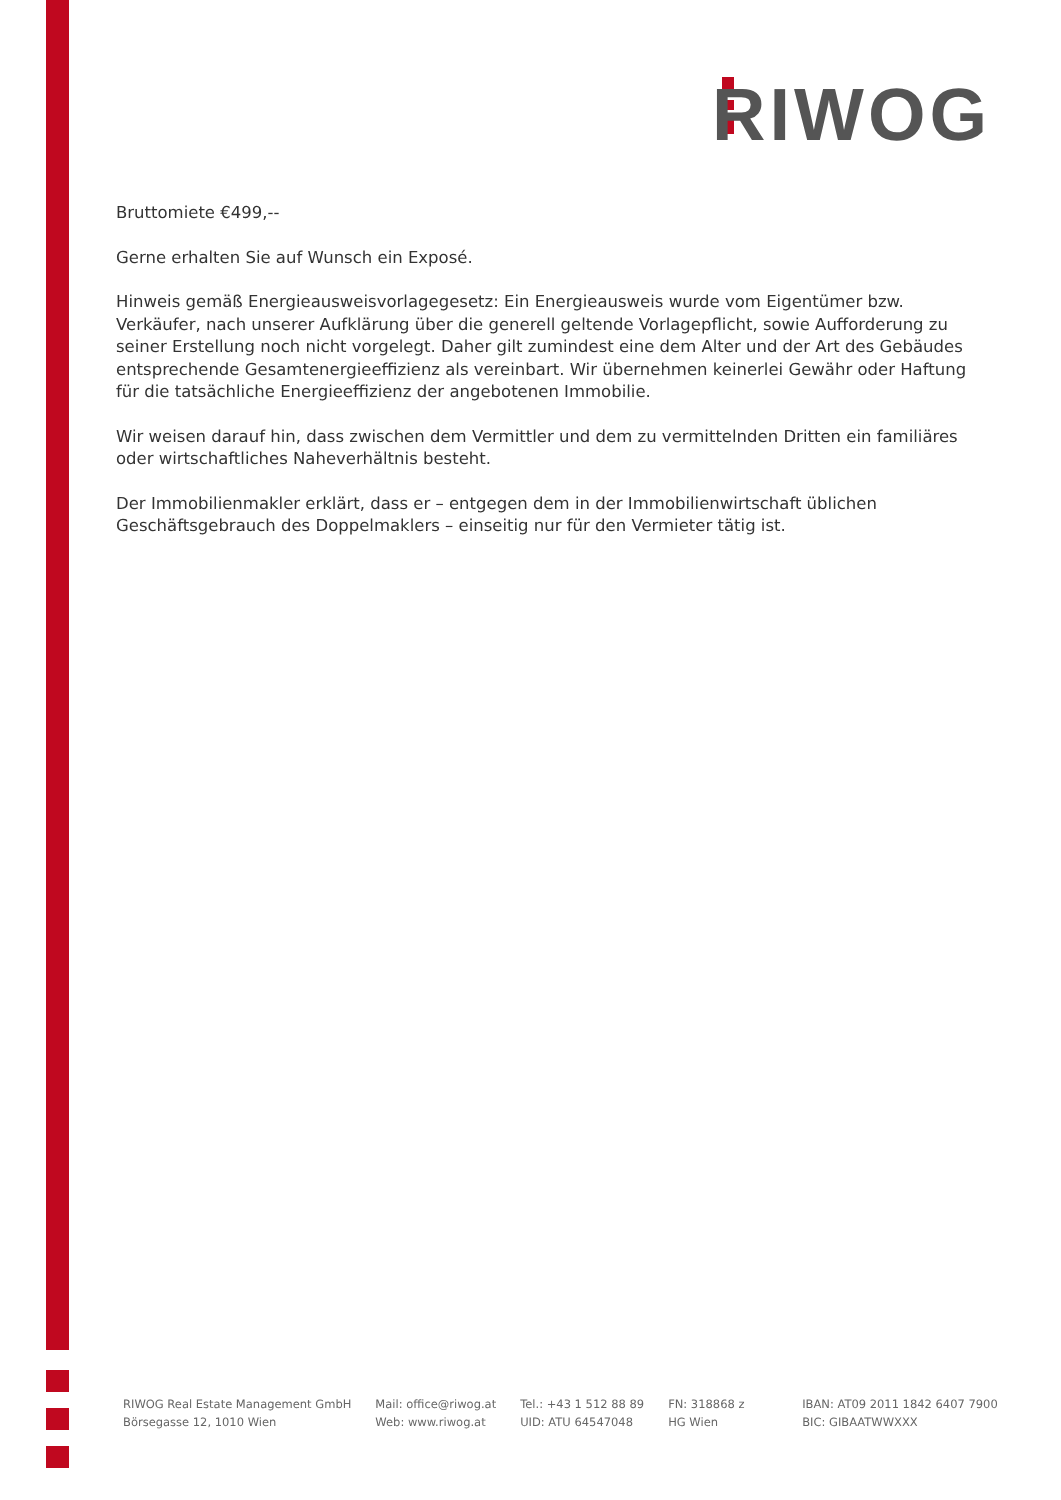RIWOG
Bruttomiete €499,--
Gerne erhalten Sie auf Wunsch ein Exposé.
Hinweis gemäß Energieausweisvorlagegesetz: Ein Energieausweis wurde vom Eigentümer bzw. Verkäufer, nach unserer Aufklärung über die generell geltende Vorlagepflicht, sowie Aufforderung zu seiner Erstellung noch nicht vorgelegt. Daher gilt zumindest eine dem Alter und der Art des Gebäudes entsprechende Gesamtenergieeffizienz als vereinbart. Wir übernehmen keinerlei Gewähr oder Haftung für die tatsächliche Energieeffizienz der angebotenen Immobilie.
Wir weisen darauf hin, dass zwischen dem Vermittler und dem zu vermittelnden Dritten ein familiäres oder wirtschaftliches Naheverhältnis besteht.
Der Immobilienmakler erklärt, dass er – entgegen dem in der Immobilienwirtschaft üblichen Geschäftsgebrauch des Doppelmaklers – einseitig nur für den Vermieter tätig ist.
RIWOG Real Estate Management GmbH
Börsegasse 12, 1010 Wien
Mail: office@riwog.at
Web: www.riwog.at
Tel.: +43 1 512 88 89
UID: ATU 64547048
FN: 318868 z
HG Wien
IBAN: AT09 2011 1842 6407 7900
BIC: GIBAATWWXXX